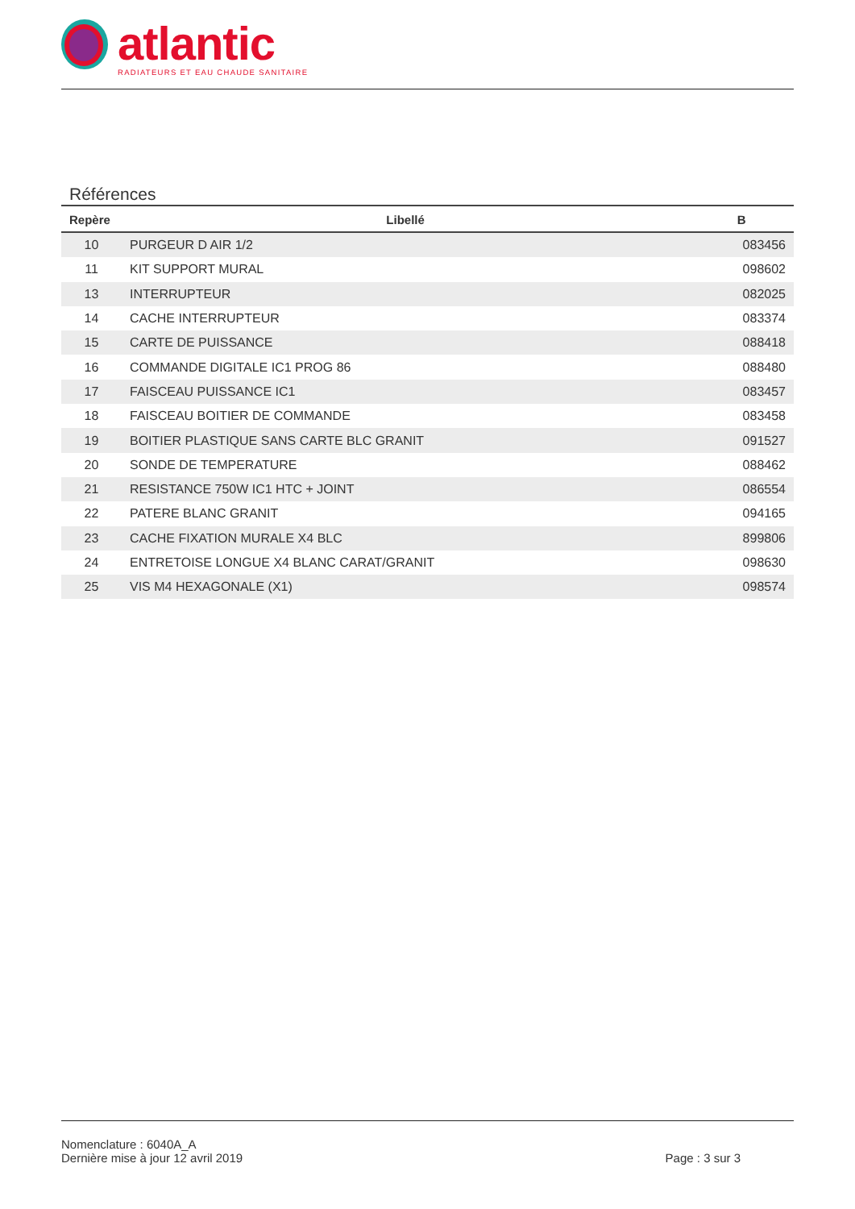atlantic
RADIATEURS ET EAU CHAUDE SANITAIRE
Références
| Repère | Libellé | B |
| --- | --- | --- |
| 10 | PURGEUR D AIR 1/2 | 083456 |
| 11 | KIT SUPPORT MURAL | 098602 |
| 13 | INTERRUPTEUR | 082025 |
| 14 | CACHE INTERRUPTEUR | 083374 |
| 15 | CARTE DE PUISSANCE | 088418 |
| 16 | COMMANDE DIGITALE IC1 PROG 86 | 088480 |
| 17 | FAISCEAU PUISSANCE IC1 | 083457 |
| 18 | FAISCEAU BOITIER DE COMMANDE | 083458 |
| 19 | BOITIER PLASTIQUE SANS CARTE BLC GRANIT | 091527 |
| 20 | SONDE DE TEMPERATURE | 088462 |
| 21 | RESISTANCE 750W IC1 HTC + JOINT | 086554 |
| 22 | PATERE BLANC GRANIT | 094165 |
| 23 | CACHE FIXATION MURALE X4 BLC | 899806 |
| 24 | ENTRETOISE LONGUE X4 BLANC CARAT/GRANIT | 098630 |
| 25 | VIS M4 HEXAGONALE (X1) | 098574 |
Nomenclature : 6040A_A
Dernière mise à jour 12 avril 2019 Page : 3 sur 3